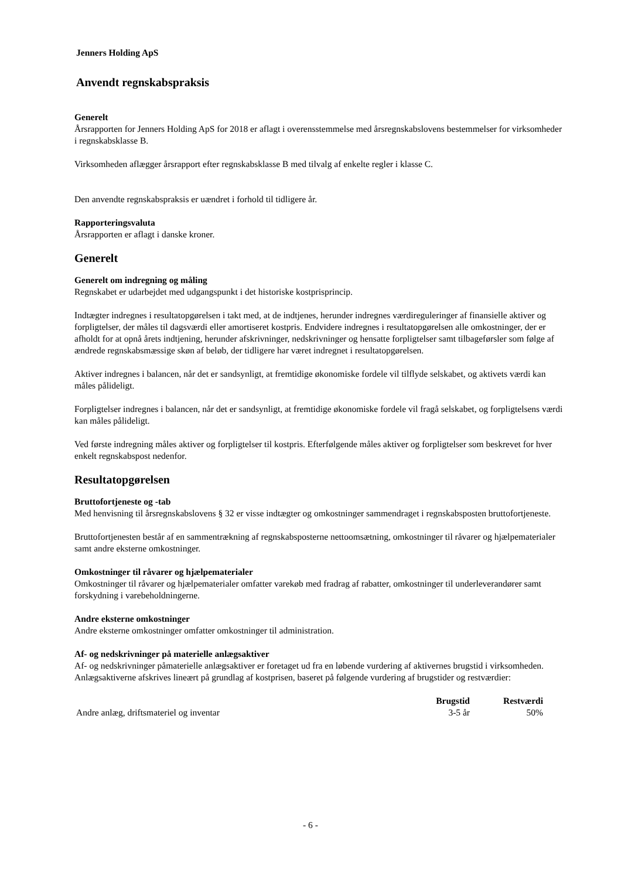Jenners Holding ApS
Anvendt regnskabspraksis
Generelt
Årsrapporten for Jenners Holding ApS for 2018 er aflagt i overensstemmelse med årsregnskabslovens bestemmelser for virksomheder i regnskabsklasse B.
Virksomheden aflægger årsrapport efter regnskabsklasse B med tilvalg af enkelte regler i klasse C.
Den anvendte regnskabspraksis er uændret i forhold til tidligere år.
Rapporteringsvaluta
Årsrapporten er aflagt i danske kroner.
Generelt
Generelt om indregning og måling
Regnskabet er udarbejdet med udgangspunkt i det historiske kostprisprincip.
Indtægter indregnes i resultatopgørelsen i takt med, at de indtjenes, herunder indregnes værdireguleringer af finansielle aktiver og forpligtelser, der måles til dagsværdi eller amortiseret kostpris. Endvidere indregnes i resultatopgørelsen alle omkostninger, der er afholdt for at opnå årets indtjening, herunder afskrivninger, nedskrivninger og hensatte forpligtelser samt tilbageførsler som følge af ændrede regnskabsmæssige skøn af beløb, der tidligere har været indregnet i resultatopgørelsen.
Aktiver indregnes i balancen, når det er sandsynligt, at fremtidige økonomiske fordele vil tilflyde selskabet, og aktivets værdi kan måles pålideligt.
Forpligtelser indregnes i balancen, når det er sandsynligt, at fremtidige økonomiske fordele vil fragå selskabet, og forpligtelsens værdi kan måles pålideligt.
Ved første indregning måles aktiver og forpligtelser til kostpris. Efterfølgende måles aktiver og forpligtelser som beskrevet for hver enkelt regnskabspost nedenfor.
Resultatopgørelsen
Bruttofortjeneste og -tab
Med henvisning til årsregnskabslovens § 32 er visse indtægter og omkostninger sammendraget i regnskabsposten bruttofortjeneste.
Bruttofortjenesten består af en sammentrækning af regnskabsposterne nettoomsætning, omkostninger til råvarer og hjælpematerialer samt andre eksterne omkostninger.
Omkostninger til råvarer og hjælpematerialer
Omkostninger til råvarer og hjælpematerialer omfatter varekøb med fradrag af rabatter, omkostninger til underleverandører samt forskydning i varebeholdningerne.
Andre eksterne omkostninger
Andre eksterne omkostninger omfatter omkostninger til administration.
Af- og nedskrivninger på materielle anlægsaktiver
Af- og nedskrivninger påmaterielle anlægsaktiver er foretaget ud fra en løbende vurdering af aktivernes brugstid i virksomheden. Anlægsaktiverne afskrives lineært på grundlag af kostprisen, baseret på følgende vurdering af brugstider og restværdier:
| | Brugstid | Restværdi |
| --- | --- | --- |
| Andre anlæg, driftsmateriel og inventar | 3-5 år | 50% |
- 6 -